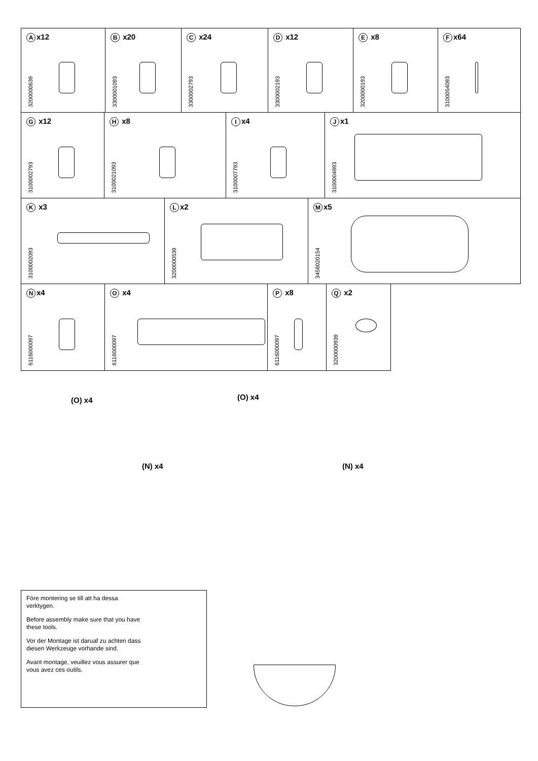Ax12
3200000639
B x20
3300001093
C x24
3300002793
D x12
3300002193
E x8
3200000193
Fx64
3100054093
G x12
3100002793
H x8
3100021093
Ix4
3100007793
Jx1
3100004893
K x3
3100002093
Lx2
3200000539
Mx5
3458020154
Nx4
6116000097
O x4
6116000097
P x8
6116000097
Q x2
3200000939
(O) x4
(N) x4
(O) x4
(N) x4
Före montering se till att ha dessa verktygen.
Before assembly make sure that you have these tools.
Vor der Montage ist daruaf zu achten dass diesen Werkzeuge vorhande sind.
Avant montage, veuillez vous assurer que vous avez ces outils.